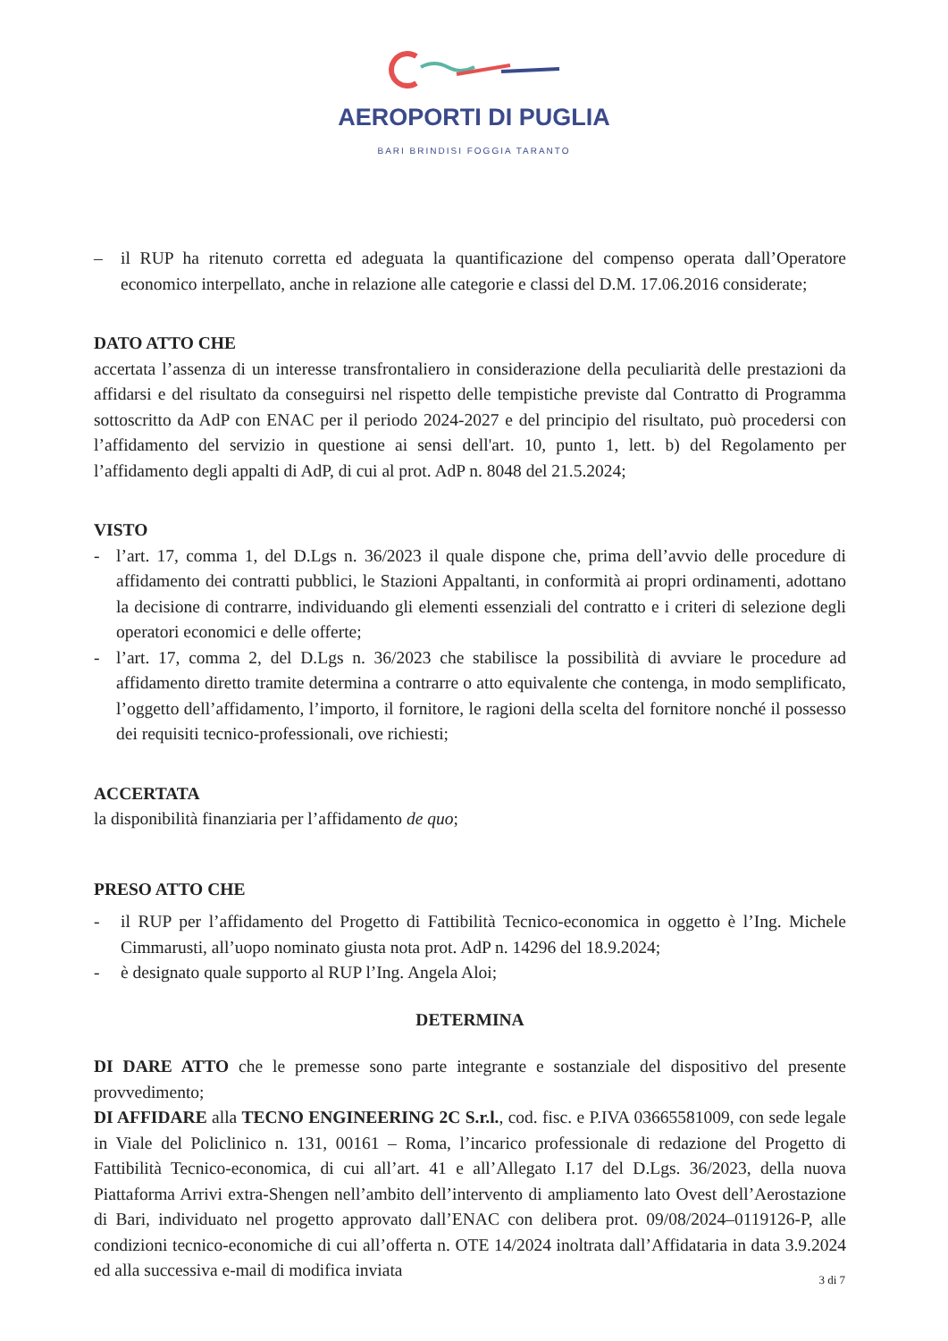AEROPORTI DI PUGLIA
BARI BRINDISI FOGGIA TARANTO
– il RUP ha ritenuto corretta ed adeguata la quantificazione del compenso operata dall’Operatore economico interpellato, anche in relazione alle categorie e classi del D.M. 17.06.2016 considerate;
DATO ATTO CHE
accertata l’assenza di un interesse transfrontaliero in considerazione della peculiarità delle prestazioni da affidarsi e del risultato da conseguirsi nel rispetto delle tempistiche previste dal Contratto di Programma sottoscritto da AdP con ENAC per il periodo 2024-2027 e del principio del risultato, può procedersi con l’affidamento del servizio in questione ai sensi dell'art. 10, punto 1, lett. b) del Regolamento per l’affidamento degli appalti di AdP, di cui al prot. AdP n. 8048 del 21.5.2024;
VISTO
- l’art. 17, comma 1, del D.Lgs n. 36/2023 il quale dispone che, prima dell’avvio delle procedure di affidamento dei contratti pubblici, le Stazioni Appaltanti, in conformità ai propri ordinamenti, adottano la decisione di contrarre, individuando gli elementi essenziali del contratto e i criteri di selezione degli operatori economici e delle offerte;
- l’art. 17, comma 2, del D.Lgs n. 36/2023 che stabilisce la possibilità di avviare le procedure ad affidamento diretto tramite determina a contrarre o atto equivalente che contenga, in modo semplificato, l’oggetto dell’affidamento, l’importo, il fornitore, le ragioni della scelta del fornitore nonché il possesso dei requisiti tecnico-professionali, ove richiesti;
ACCERTATA
la disponibilità finanziaria per l’affidamento de quo;
PRESO ATTO CHE
- il RUP per l’affidamento del Progetto di Fattibilità Tecnico-economica in oggetto è l’Ing. Michele Cimmarusti, all’uopo nominato giusta nota prot. AdP n. 14296 del 18.9.2024;
- è designato quale supporto al RUP l’Ing. Angela Aloi;
DETERMINA
DI DARE ATTO che le premesse sono parte integrante e sostanziale del dispositivo del presente provvedimento;
DI AFFIDARE alla TECNO ENGINEERING 2C S.r.l., cod. fisc. e P.IVA 03665581009, con sede legale in Viale del Policlinico n. 131, 00161 – Roma, l’incarico professionale di redazione del Progetto di Fattibilità Tecnico-economica, di cui all’art. 41 e all’Allegato I.17 del D.Lgs. 36/2023, della nuova Piattaforma Arrivi extra-Shengen nell’ambito dell’intervento di ampliamento lato Ovest dell’Aerostazione di Bari, individuato nel progetto approvato dall’ENAC con delibera prot. 09/08/2024–0119126-P, alle condizioni tecnico-economiche di cui all’offerta n. OTE 14/2024 inoltrata dall’Affidataria in data 3.9.2024 ed alla successiva e-mail di modifica inviata
3 di 7